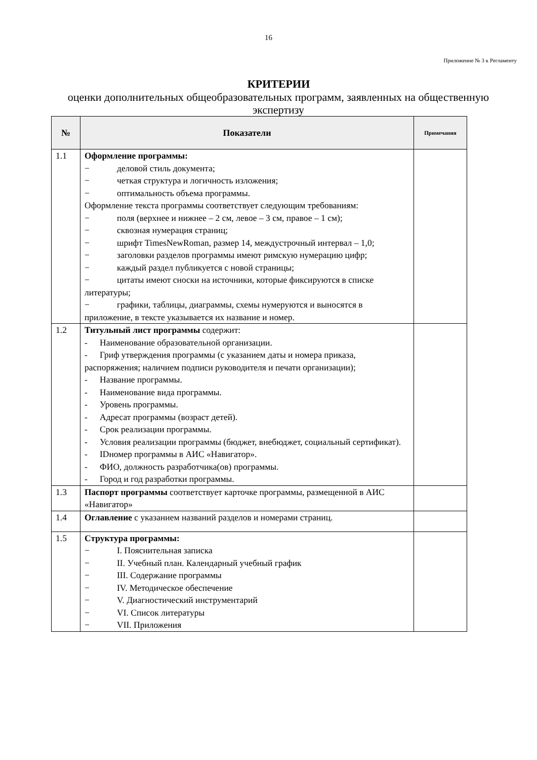16
Приложение № 3 к Регламенту
КРИТЕРИИ
оценки дополнительных общеобразовательных программ, заявленных на общественную экспертизу
| № | Показатели | Примечания |
| --- | --- | --- |
| 1.1 | Оформление программы: − деловой стиль документа; − четкая структура и логичность изложения; − оптимальность объема программы. Оформление текста программы соответствует следующим требованиям: − поля (верхнее и нижнее – 2 см, левое – 3 см, правое – 1 см); − сквозная нумерация страниц; − шрифт TimesNewRoman, размер 14, междустрочный интервал – 1,0; − заголовки разделов программы имеют римскую нумерацию цифр; − каждый раздел публикуется с новой страницы; − цитаты имеют сноски на источники, которые фиксируются в списке литературы; − графики, таблицы, диаграммы, схемы нумеруются и выносятся в приложение, в тексте указывается их название и номер. | |
| 1.2 | Титульный лист программы содержит: - Наименование образовательной организации. - Гриф утверждения программы (с указанием даты и номера приказа, распоряжения; наличием подписи руководителя и печати организации); - Название программы. - Наименование вида программы. - Уровень программы. - Адресат программы (возраст детей). - Срок реализации программы. - Условия реализации программы (бюджет, внебюджет, социальный сертификат). - IDномер программы в АИС «Навигатор». - ФИО, должность разработчика(ов) программы. - Город и год разработки программы. | |
| 1.3 | Паспорт программы соответствует карточке программы, размещенной в АИС «Навигатор» | |
| 1.4 | Оглавление с указанием названий разделов и номерами страниц. | |
| 1.5 | Структура программы: − I. Пояснительная записка − II. Учебный план. Календарный учебный график − III. Содержание программы − IV. Методическое обеспечение − V. Диагностический инструментарий − VI. Список литературы − VII. Приложения | |